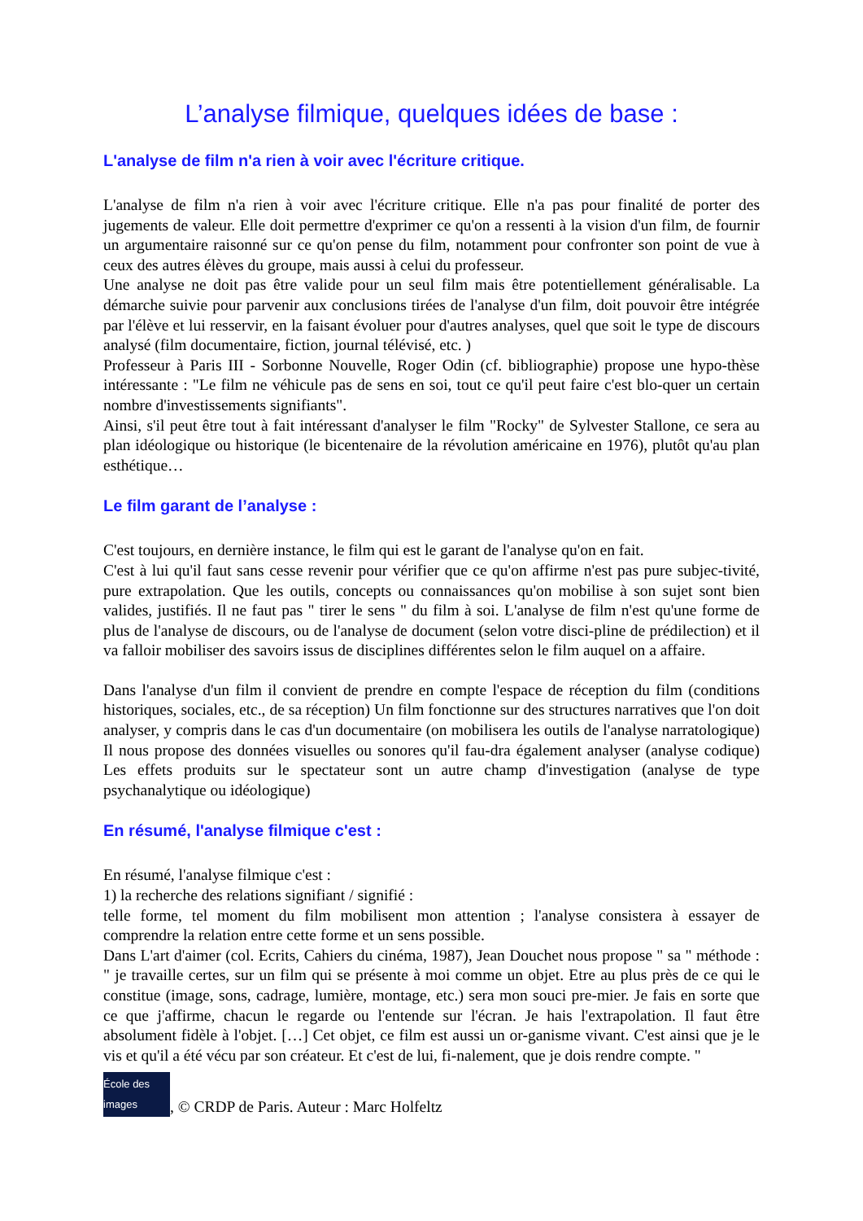L’analyse filmique, quelques idées de base :
L'analyse de film n'a rien à voir avec l'écriture critique.
L'analyse de film n'a rien à voir avec l'écriture critique. Elle n'a pas pour finalité de porter des jugements de valeur. Elle doit permettre d'exprimer ce qu'on a ressenti à la vision d'un film, de fournir un argumentaire raisonné sur ce qu'on pense du film, notamment pour confronter son point de vue à ceux des autres élèves du groupe, mais aussi à celui du professeur.
Une analyse ne doit pas être valide pour un seul film mais être potentiellement généralisable. La démarche suivie pour parvenir aux conclusions tirées de l'analyse d'un film, doit pouvoir être intégrée par l'élève et lui resservir, en la faisant évoluer pour d'autres analyses, quel que soit le type de discours analysé (film documentaire, fiction, journal télévisé, etc. )
Professeur à Paris III - Sorbonne Nouvelle, Roger Odin (cf. bibliographie) propose une hypo-thèse intéressante : "Le film ne véhicule pas de sens en soi, tout ce qu'il peut faire c'est blo-quer un certain nombre d'investissements signifiants".
Ainsi, s'il peut être tout à fait intéressant d'analyser le film "Rocky" de Sylvester Stallone, ce sera au plan idéologique ou historique (le bicentenaire de la révolution américaine en 1976), plutôt qu'au plan esthétique…
Le film garant de l’analyse :
C'est toujours, en dernière instance, le film qui est le garant de l'analyse qu'on en fait.
C'est à lui qu'il faut sans cesse revenir pour vérifier que ce qu'on affirme n'est pas pure subjec-tivité, pure extrapolation. Que les outils, concepts ou connaissances qu'on mobilise à son sujet sont bien valides, justifiés. Il ne faut pas " tirer le sens " du film à soi. L'analyse de film n'est qu'une forme de plus de l'analyse de discours, ou de l'analyse de document (selon votre disci-pline de prédilection) et il va falloir mobiliser des savoirs issus de disciplines différentes selon le film auquel on a affaire.
Dans l'analyse d'un film il convient de prendre en compte l'espace de réception du film (conditions historiques, sociales, etc., de sa réception) Un film fonctionne sur des structures narratives que l'on doit analyser, y compris dans le cas d'un documentaire (on mobilisera les outils de l'analyse narratologique) Il nous propose des données visuelles ou sonores qu'il fau-dra également analyser (analyse codique) Les effets produits sur le spectateur sont un autre champ d'investigation (analyse de type psychanalytique ou idéologique)
En résumé, l'analyse filmique c'est :
En résumé, l'analyse filmique c'est :
1) la recherche des relations signifiant / signifié :
telle forme, tel moment du film mobilisent mon attention ; l'analyse consistera à essayer de comprendre la relation entre cette forme et un sens possible.
Dans L'art d'aimer (col. Ecrits, Cahiers du cinéma, 1987), Jean Douchet nous propose " sa " méthode : " je travaille certes, sur un film qui se présente à moi comme un objet. Etre au plus près de ce qui le constitue (image, sons, cadrage, lumière, montage, etc.) sera mon souci pre-mier. Je fais en sorte que ce que j'affirme, chacun le regarde ou l'entende sur l'écran. Je hais l'extrapolation. Il faut être absolument fidèle à l'objet. […] Cet objet, ce film est aussi un or-ganisme vivant. C'est ainsi que je le vis et qu'il a été vécu par son créateur. Et c'est de lui, fi-nalement, que je dois rendre compte. "
École des images
, © CRDP de Paris. Auteur : Marc Holfeltz